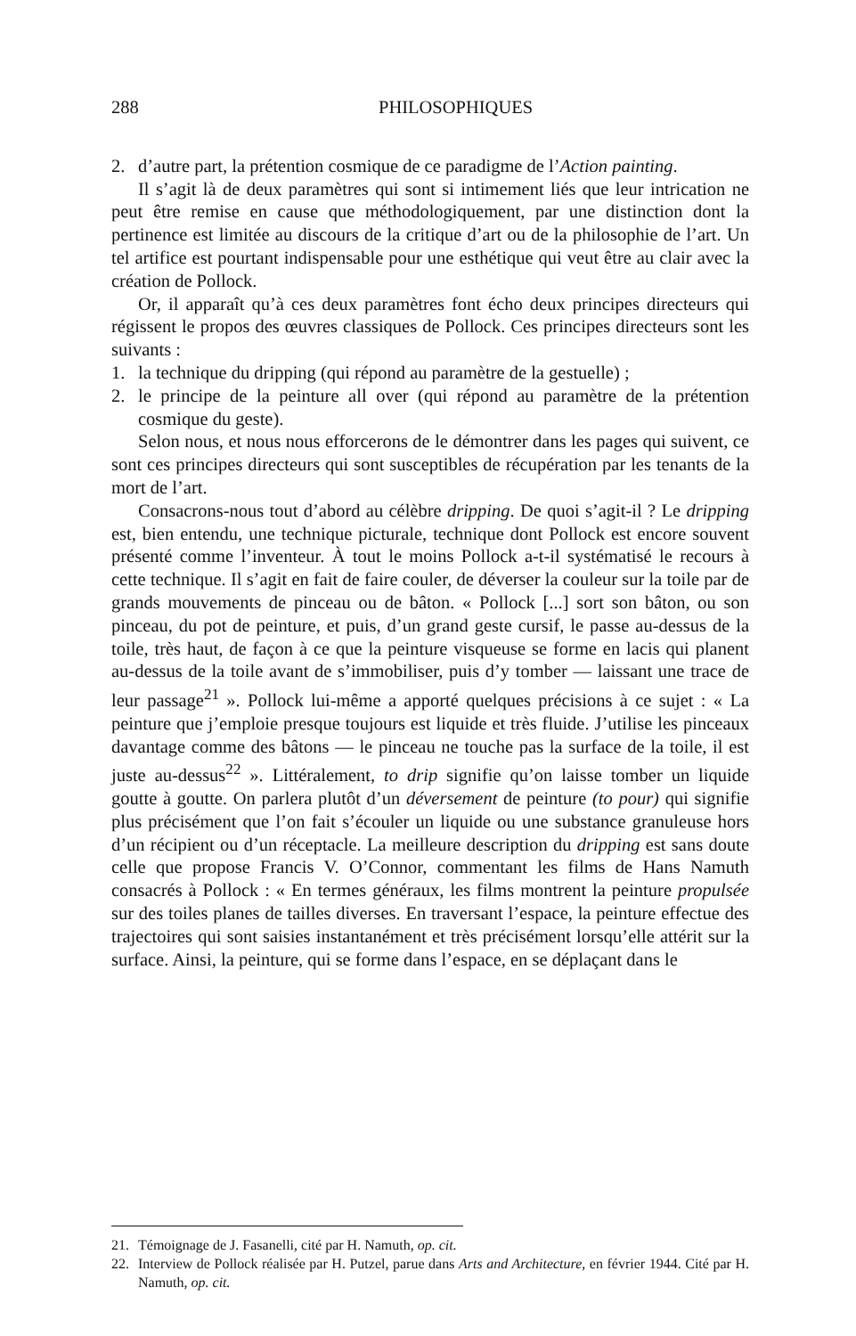288 PHILOSOPHIQUES
2. d’autre part, la prétention cosmique de ce paradigme de l’Action painting.
Il s’agit là de deux paramètres qui sont si intimement liés que leur intrication ne peut être remise en cause que méthodologiquement, par une distinction dont la pertinence est limitée au discours de la critique d’art ou de la philosophie de l’art. Un tel artifice est pourtant indispensable pour une esthétique qui veut être au clair avec la création de Pollock.
Or, il apparaît qu’à ces deux paramètres font écho deux principes directeurs qui régissent le propos des œuvres classiques de Pollock. Ces principes directeurs sont les suivants :
1. la technique du dripping (qui répond au paramètre de la gestuelle) ;
2. le principe de la peinture all over (qui répond au paramètre de la prétention cosmique du geste).
Selon nous, et nous nous efforcerons de le démontrer dans les pages qui suivent, ce sont ces principes directeurs qui sont susceptibles de récupération par les tenants de la mort de l’art.
Consacrons-nous tout d’abord au célèbre dripping. De quoi s’agit-il ? Le dripping est, bien entendu, une technique picturale, technique dont Pollock est encore souvent présenté comme l’inventeur. À tout le moins Pollock a-t-il systématisé le recours à cette technique. Il s’agit en fait de faire couler, de déverser la couleur sur la toile par de grands mouvements de pinceau ou de bâton. « Pollock [...] sort son bâton, ou son pinceau, du pot de peinture, et puis, d’un grand geste cursif, le passe au-dessus de la toile, très haut, de façon à ce que la peinture visqueuse se forme en lacis qui planent au-dessus de la toile avant de s’immobiliser, puis d’y tomber — laissant une trace de leur passage<sup>21</sup> ». Pollock lui-même a apporté quelques précisions à ce sujet : « La peinture que j’emploie presque toujours est liquide et très fluide. J’utilise les pinceaux davantage comme des bâtons — le pinceau ne touche pas la surface de la toile, il est juste au-dessus<sup>22</sup> ». Littéralement, to drip signifie qu’on laisse tomber un liquide goutte à goutte. On parlera plutôt d’un déversement de peinture (to pour) qui signifie plus précisément que l’on fait s’écouler un liquide ou une substance granuleuse hors d’un récipient ou d’un réceptacle. La meilleure description du dripping est sans doute celle que propose Francis V. O’Connor, commentant les films de Hans Namuth consacrés à Pollock : « En termes généraux, les films montrent la peinture propulsée sur des toiles planes de tailles diverses. En traversant l’espace, la peinture effectue des trajectoires qui sont saisies instantanément et très précisément lorsqu’elle attérit sur la surface. Ainsi, la peinture, qui se forme dans l’espace, en se déplaçant dans le
21. Témoignage de J. Fasanelli, cité par H. Namuth, op. cit.
22. Interview de Pollock réalisée par H. Putzel, parue dans Arts and Architecture, en février 1944. Cité par H. Namuth, op. cit.